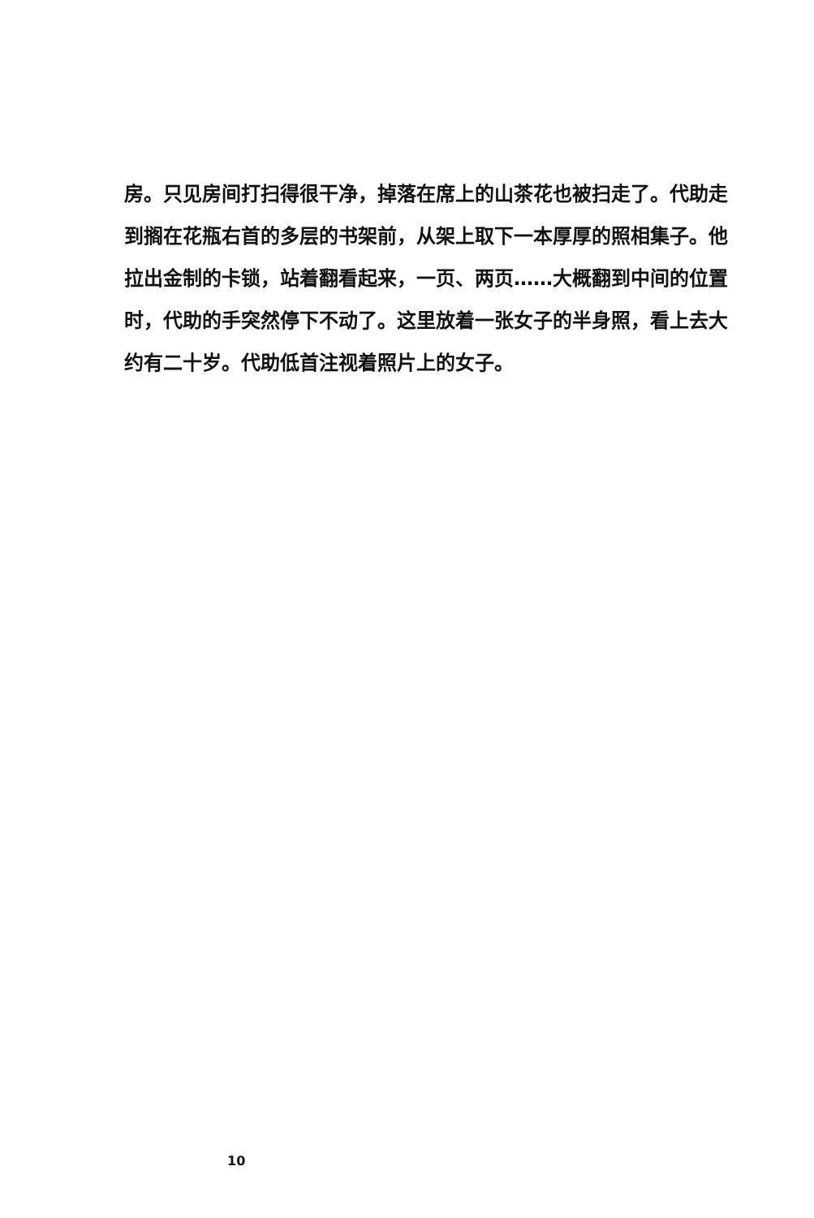房。只见房间打扫得很干净，掉落在席上的山茶花也被扫走了。代助走到搁在花瓶右首的多层的书架前，从架上取下一本厚厚的照相集子。他拉出金制的卡锁，站着翻看起来，一页、两页……大概翻到中间的位置时，代助的手突然停下不动了。这里放着一张女子的半身照，看上去大约有二十岁。代助低首注视着照片上的女子。
10